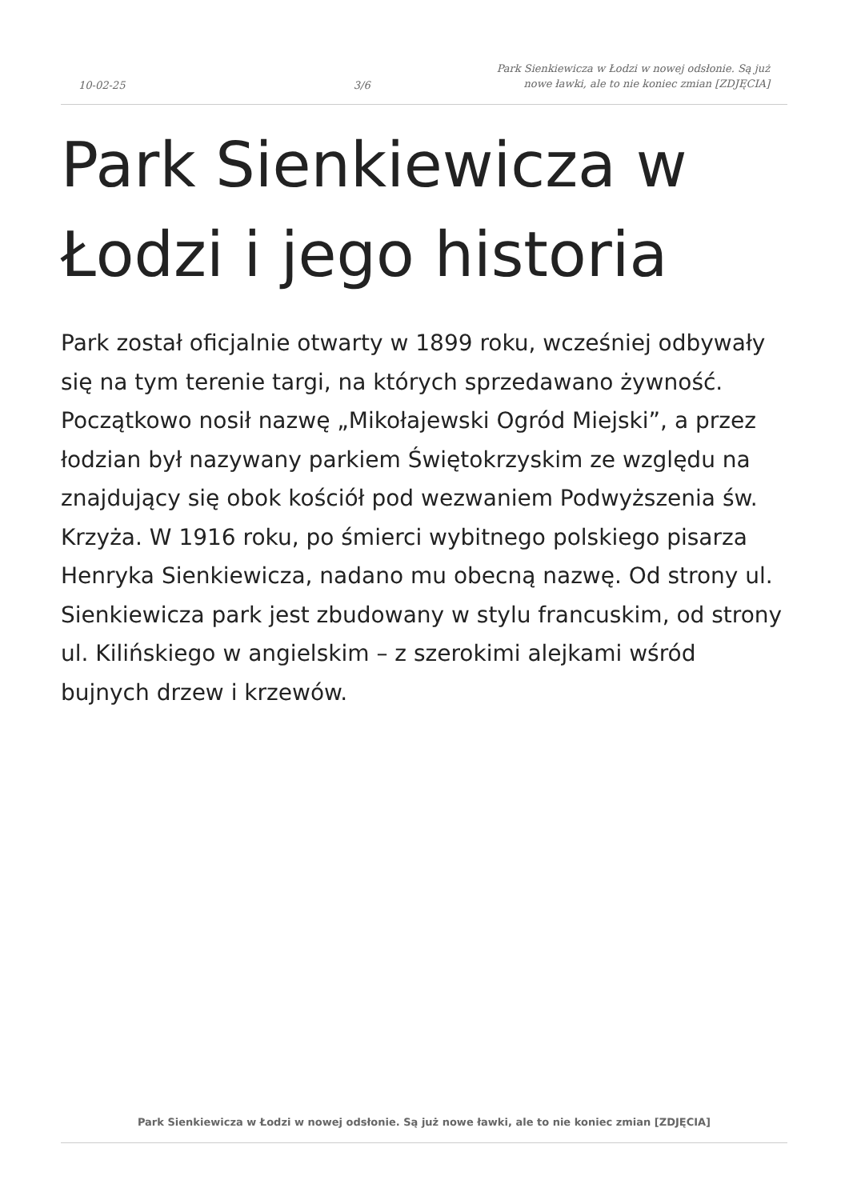10-02-25
3/6
Park Sienkiewicza w Łodzi w nowej odsłonie. Są już nowe ławki, ale to nie koniec zmian [ZDJĘCIA]
Park Sienkiewicza w Łodzi i jego historia
Park został oficjalnie otwarty w 1899 roku, wcześniej odbywały się na tym terenie targi, na których sprzedawano żywność. Początkowo nosił nazwę „Mikołajewski Ogród Miejski”, a przez łodzian był nazywany parkiem Świętokrzyskim ze względu na znajdujący się obok kościół pod wezwaniem Podwyższenia św. Krzyża. W 1916 roku, po śmierci wybitnego polskiego pisarza Henryka Sienkiewicza, nadano mu obecną nazwę. Od strony ul. Sienkiewicza park jest zbudowany w stylu francuskim, od strony ul. Kilińskiego w angielskim – z szerokimi alejkami wśród bujnych drzew i krzewów.
Park Sienkiewicza w Łodzi w nowej odsłonie. Są już nowe ławki, ale to nie koniec zmian [ZDJĘCIA]